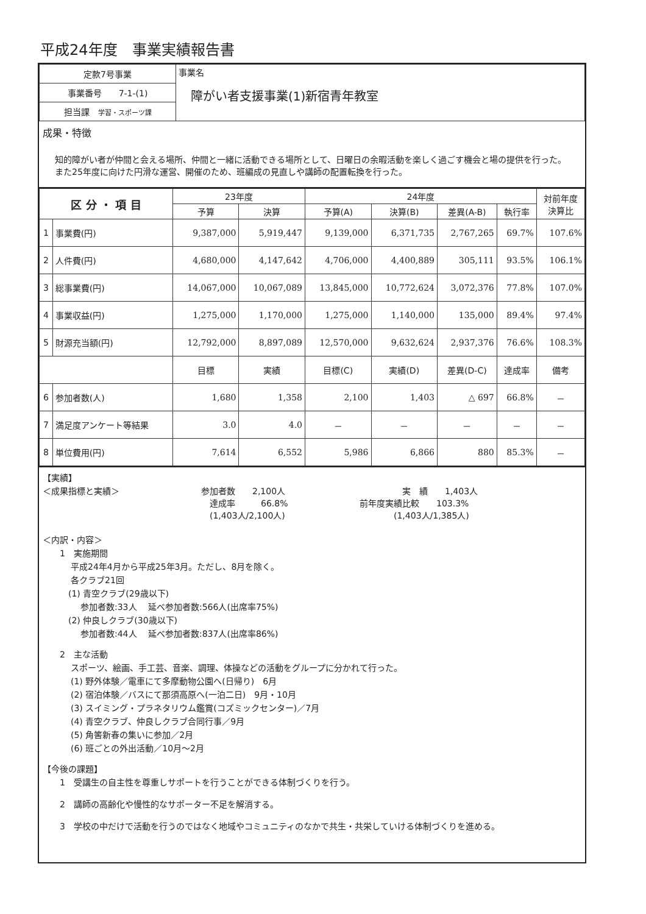平成24年度　事業実績報告書
| 定款7号事業 | 事業名 障がい者支援事業(1)新宿青年教室 |
| 事業番号 7-1-(1) | |
| 担当課 学習・スポーツ課 | |
成果・特徴
知的障がい者が仲間と会える場所、仲間と一緒に活動できる場所として、日曜日の余暇活動を楽しく過ごす機会と場の提供を行った。また25年度に向けた円滑な運営、開催のため、班編成の見直しや講師の配置転換を行った。
| 区 分 ・ 項 目 | | 23年度 | | 24年度 | | | | 対前年度 決算比 |
| --- | --- | --- | --- | --- | --- | --- | --- | --- |
| | | 予算 | 決算 | 予算(A) | 決算(B) | 差異(A-B) | 執行率 | |
| 1 | 事業費(円) | 9,387,000 | 5,919,447 | 9,139,000 | 6,371,735 | 2,767,265 | 69.7% | 107.6% |
| 2 | 人件費(円) | 4,680,000 | 4,147,642 | 4,706,000 | 4,400,889 | 305,111 | 93.5% | 106.1% |
| 3 | 総事業費(円) | 14,067,000 | 10,067,089 | 13,845,000 | 10,772,624 | 3,072,376 | 77.8% | 107.0% |
| 4 | 事業収益(円) | 1,275,000 | 1,170,000 | 1,275,000 | 1,140,000 | 135,000 | 89.4% | 97.4% |
| 5 | 財源充当額(円) | 12,792,000 | 8,897,089 | 12,570,000 | 9,632,624 | 2,937,376 | 76.6% | 108.3% |
| | | 目標 | 実績 | 目標(C) | 実績(D) | 差異(D-C) | 達成率 | 備考 |
| 6 | 参加者数(人) | 1,680 | 1,358 | 2,100 | 1,403 | △ 697 | 66.8% | － |
| 7 | 満足度アンケート等結果 | 3.0 | 4.0 | － | － | － | － | － |
| 8 | 単位費用(円) | 7,614 | 6,552 | 5,986 | 6,866 | 880 | 85.3% | － |
【実績】
＜成果指標と実績＞ 参加者数　　2,100人
　達成率　　　66.8%
　(1,403人/2,100人)
　　　　　実　績　　1,403人
前年度実績比較　　103.3%
　　　　(1,403人/1,385人)
＜内訳・内容＞
1　実施期間
平成24年4月から平成25年3月。ただし、8月を除く。
各クラブ21回
　(1) 青空クラブ(29歳以下)
参加者数:33人　 延べ参加者数:566人(出席率75%)
　(2) 仲良しクラブ(30歳以下)
参加者数:44人　 延べ参加者数:837人(出席率86%)
2　主な活動
スポーツ、絵画、手工芸、音楽、調理、体操などの活動をグループに分かれて行った。
(1) 野外体験／電車にて多摩動物公園へ(日帰り)　6月
(2) 宿泊体験／バスにて那須高原へ(一泊二日)　9月・10月
(3) スイミング・プラネタリウム鑑賞(コズミックセンター)／7月
(4) 青空クラブ、仲良しクラブ合同行事／9月
(5) 角筈新春の集いに参加／2月
(6) 班ごとの外出活動／10月～2月
【今後の課題】
1　受講生の自主性を尊重しサポートを行うことができる体制づくりを行う。
2　講師の高齢化や慢性的なサポーター不足を解消する。
3　学校の中だけで活動を行うのではなく地域やコミュニティのなかで共生・共栄していける体制づくりを進める。